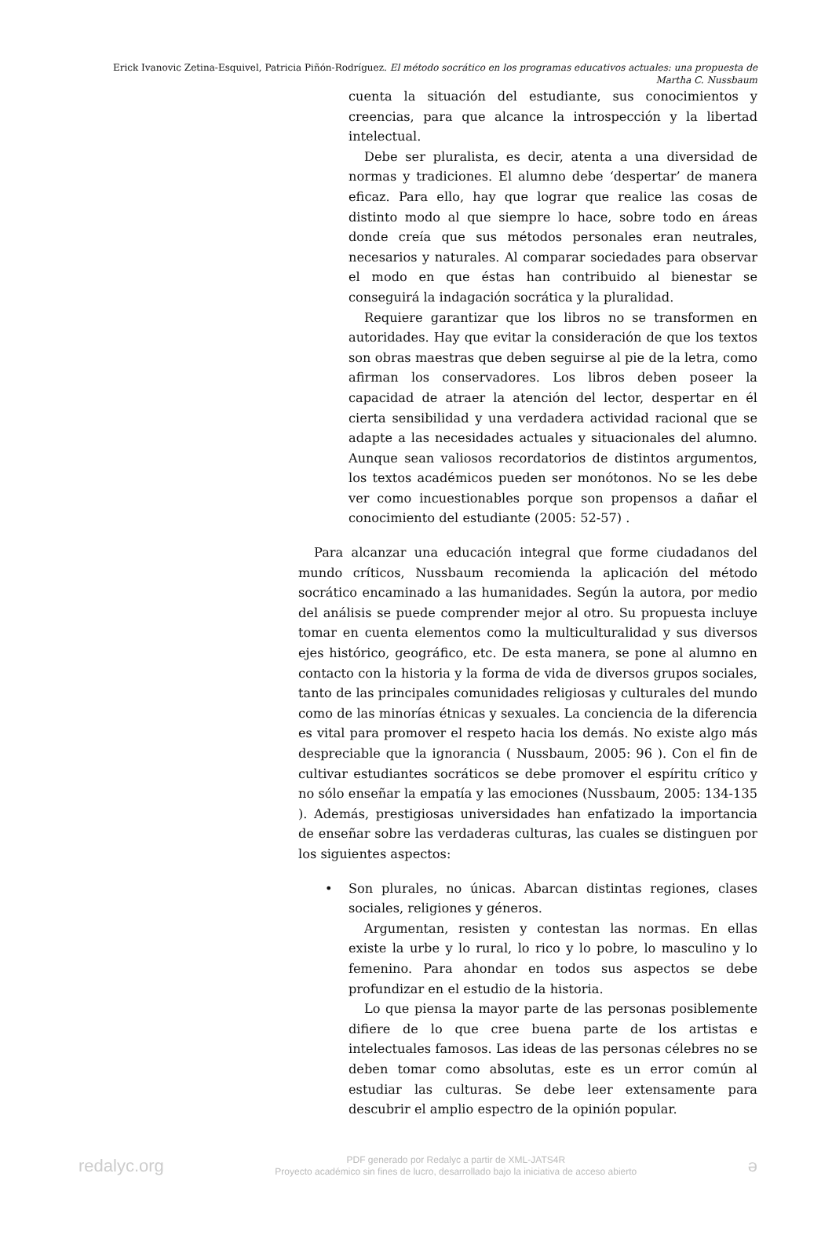Erick Ivanovic Zetina-Esquivel, Patricia Piñón-Rodríguez. El método socrático en los programas educativos actuales: una propuesta de Martha C. Nussbaum
cuenta la situación del estudiante, sus conocimientos y creencias, para que alcance la introspección y la libertad intelectual.
Debe ser pluralista, es decir, atenta a una diversidad de normas y tradiciones. El alumno debe ‘despertar’ de manera eficaz. Para ello, hay que lograr que realice las cosas de distinto modo al que siempre lo hace, sobre todo en áreas donde creía que sus métodos personales eran neutrales, necesarios y naturales. Al comparar sociedades para observar el modo en que éstas han contribuido al bienestar se conseguirá la indagación socrática y la pluralidad.
Requiere garantizar que los libros no se transformen en autoridades. Hay que evitar la consideración de que los textos son obras maestras que deben seguirse al pie de la letra, como afirman los conservadores. Los libros deben poseer la capacidad de atraer la atención del lector, despertar en él cierta sensibilidad y una verdadera actividad racional que se adapte a las necesidades actuales y situacionales del alumno. Aunque sean valiosos recordatorios de distintos argumentos, los textos académicos pueden ser monótonos. No se les debe ver como incuestionables porque son propensos a dañar el conocimiento del estudiante (2005: 52-57) .
Para alcanzar una educación integral que forme ciudadanos del mundo críticos, Nussbaum recomienda la aplicación del método socrático encaminado a las humanidades. Según la autora, por medio del análisis se puede comprender mejor al otro. Su propuesta incluye tomar en cuenta elementos como la multiculturalidad y sus diversos ejes histórico, geográfico, etc. De esta manera, se pone al alumno en contacto con la historia y la forma de vida de diversos grupos sociales, tanto de las principales comunidades religiosas y culturales del mundo como de las minorías étnicas y sexuales. La conciencia de la diferencia es vital para promover el respeto hacia los demás. No existe algo más despreciable que la ignorancia ( Nussbaum, 2005: 96 ). Con el fin de cultivar estudiantes socráticos se debe promover el espíritu crítico y no sólo enseñar la empatía y las emociones (Nussbaum, 2005: 134-135 ). Además, prestigiosas universidades han enfatizado la importancia de enseñar sobre las verdaderas culturas, las cuales se distinguen por los siguientes aspectos:
•
Son plurales, no únicas. Abarcan distintas regiones, clases sociales, religiones y géneros.
Argumentan, resisten y contestan las normas. En ellas existe la urbe y lo rural, lo rico y lo pobre, lo masculino y lo femenino. Para ahondar en todos sus aspectos se debe profundizar en el estudio de la historia.
Lo que piensa la mayor parte de las personas posiblemente difiere de lo que cree buena parte de los artistas e intelectuales famosos. Las ideas de las personas célebres no se deben tomar como absolutas, este es un error común al estudiar las culturas. Se debe leer extensamente para descubrir el amplio espectro de la opinión popular.
redalyc.org
PDF generado por Redalyc a partir de XML-JATS4R
Proyecto académico sin fines de lucro, desarrollado bajo la iniciativa de acceso abierto
ə